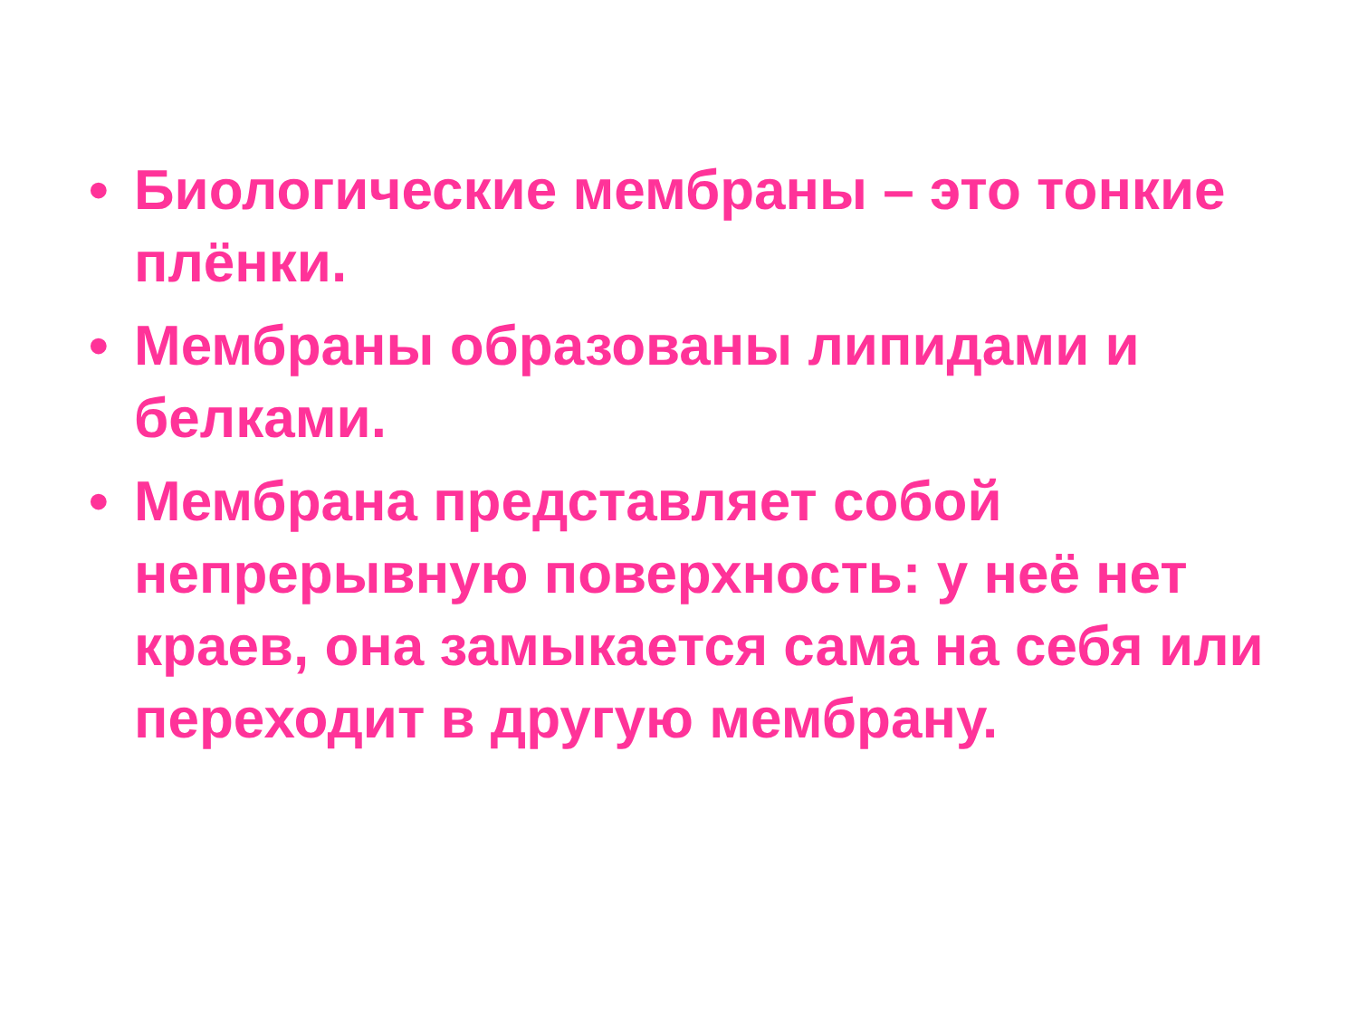• Биологические мембраны – это тонкие плёнки.
• Мембраны образованы липидами и белками.
• Мембрана представляет собой непрерывную поверхность: у неё нет краев, она замыкается сама на себя или переходит в другую мембрану.